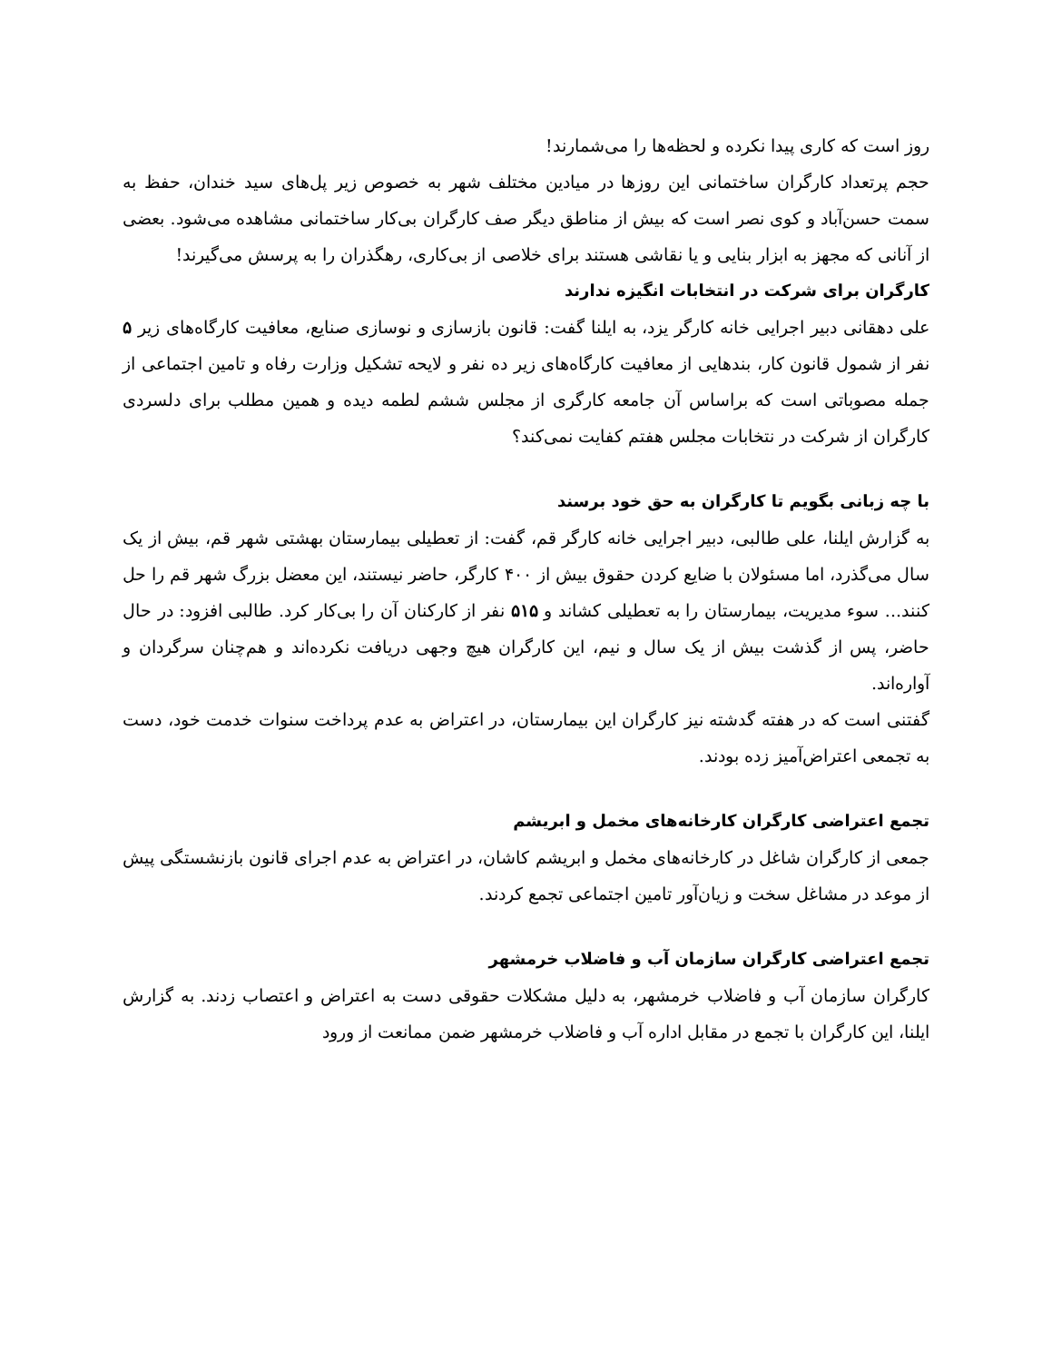روز است که کاری پیدا نکرده و لحظه‌ها را می‌شمارند!
حجم پرتعداد کارگران ساختمانی این روزها در میادین مختلف شهر به خصوص زیر پل‌های سید خندان، حفظ به سمت حسن‌آباد و کوی نصر است که بیش از مناطق دیگر صف کارگران بی‌کار ساختمانی مشاهده می‌شود. بعضی از آنانی که مجهز به ابزار بنایی و یا نقاشی هستند برای خلاصی از بی‌کاری، رهگذران را به پرسش می‌گیرند!
کارگران برای شرکت در انتخابات انگیزه ندارند
علی دهقانی دبیر اجرایی خانه کارگر یزد، به ایلنا گفت: قانون بازسازی و نوسازی صنایع، معافیت کارگاه‌های زیر ۵ نفر از شمول قانون کار، بندهایی از معافیت کارگاه‌های زیر ده نفر و لایحه تشکیل وزارت رفاه و تامین اجتماعی از جمله مصوباتی است که براساس آن جامعه کارگری از مجلس ششم لطمه دیده و همین مطلب برای دلسردی کارگران از شرکت در نتخابات مجلس هفتم کفایت نمی‌کند؟
با چه زبانی بگویم تا کارگران به حق خود برسند
به گزارش ایلنا، علی طالبی، دبیر اجرایی خانه کارگر قم، گفت: از تعطیلی بیمارستان بهشتی شهر قم، بیش از یک سال می‌گذرد، اما مسئولان با ضایع کردن حقوق بیش از ۴۰۰ کارگر، حاضر نیستند، این معضل بزرگ شهر قم را حل کنند... سوء مدیریت، بیمارستان را به تعطیلی کشاند و ۵۱۵ نفر از کارکنان آن را بی‌کار کرد. طالبی افزود: در حال حاضر، پس از گذشت بیش از یک سال و نیم، این کارگران هیچ وجهی دریافت نکرده‌اند و هم‌چنان سرگردان و آواره‌اند.
گفتنی است که در هفته گدشته نیز کارگران این بیمارستان، در اعتراض به عدم پرداخت سنوات خدمت خود، دست به تجمعی اعتراض‌آمیز زده بودند.
تجمع اعتراضی کارگران کارخانه‌های مخمل و ابریشم
جمعی از کارگران شاغل در کارخانه‌های مخمل و ابریشم کاشان، در اعتراض به عدم اجرای قانون بازنشستگی پیش از موعد در مشاغل سخت و زیان‌آور تامین اجتماعی تجمع کردند.
تجمع اعتراضی کارگران سازمان آب و فاضلاب خرمشهر
کارگران سازمان آب و فاضلاب خرمشهر، به دلیل مشکلات حقوقی دست به اعتراض و اعتصاب زدند. به گزارش ایلنا، این کارگران با تجمع در مقابل اداره آب و فاضلاب خرمشهر ضمن ممانعت از ورود